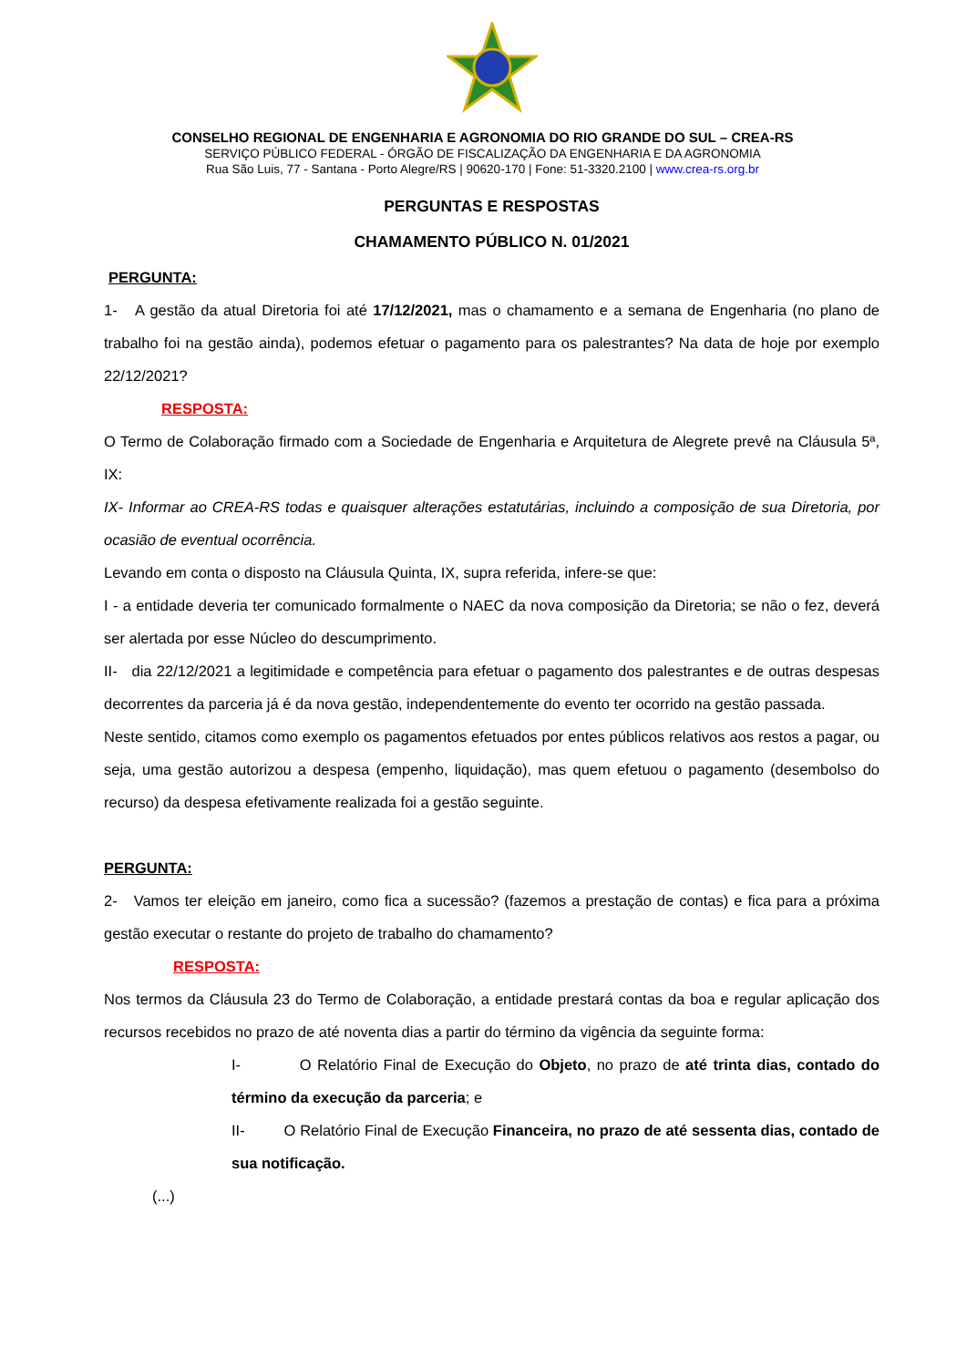CONSELHO REGIONAL DE ENGENHARIA E AGRONOMIA DO RIO GRANDE DO SUL – CREA-RS
SERVIÇO PÚBLICO FEDERAL - ÓRGÃO DE FISCALIZAÇÃO DA ENGENHARIA E DA AGRONOMIA
Rua São Luis, 77 - Santana - Porto Alegre/RS | 90620-170 | Fone: 51-3320.2100 | www.crea-rs.org.br
PERGUNTAS E RESPOSTAS
CHAMAMENTO PÚBLICO N. 01/2021
PERGUNTA:
1- A gestão da atual Diretoria foi até 17/12/2021, mas o chamamento e a semana de Engenharia (no plano de trabalho foi na gestão ainda), podemos efetuar o pagamento para os palestrantes? Na data de hoje por exemplo 22/12/2021?
RESPOSTA:
O Termo de Colaboração firmado com a Sociedade de Engenharia e Arquitetura de Alegrete prevê na Cláusula 5ª, IX:
IX- Informar ao CREA-RS todas e quaisquer alterações estatutárias, incluindo a composição de sua Diretoria, por ocasião de eventual ocorrência.
Levando em conta o disposto na Cláusula Quinta, IX, supra referida, infere-se que:
I - a entidade deveria ter comunicado formalmente o NAEC da nova composição da Diretoria; se não o fez, deverá ser alertada por esse Núcleo do descumprimento.
II- dia 22/12/2021 a legitimidade e competência para efetuar o pagamento dos palestrantes e de outras despesas decorrentes da parceria já é da nova gestão, independentemente do evento ter ocorrido na gestão passada.
Neste sentido, citamos como exemplo os pagamentos efetuados por entes públicos relativos aos restos a pagar, ou seja, uma gestão autorizou a despesa (empenho, liquidação), mas quem efetuou o pagamento (desembolso do recurso) da despesa efetivamente realizada foi a gestão seguinte.
PERGUNTA:
2- Vamos ter eleição em janeiro, como fica a sucessão? (fazemos a prestação de contas) e fica para a próxima gestão executar o restante do projeto de trabalho do chamamento?
RESPOSTA:
Nos termos da Cláusula 23 do Termo de Colaboração, a entidade prestará contas da boa e regular aplicação dos recursos recebidos no prazo de até noventa dias a partir do término da vigência da seguinte forma:
I- O Relatório Final de Execução do Objeto, no prazo de até trinta dias, contado do término da execução da parceria; e
II- O Relatório Final de Execução Financeira, no prazo de até sessenta dias, contado de sua notificação.
(...)